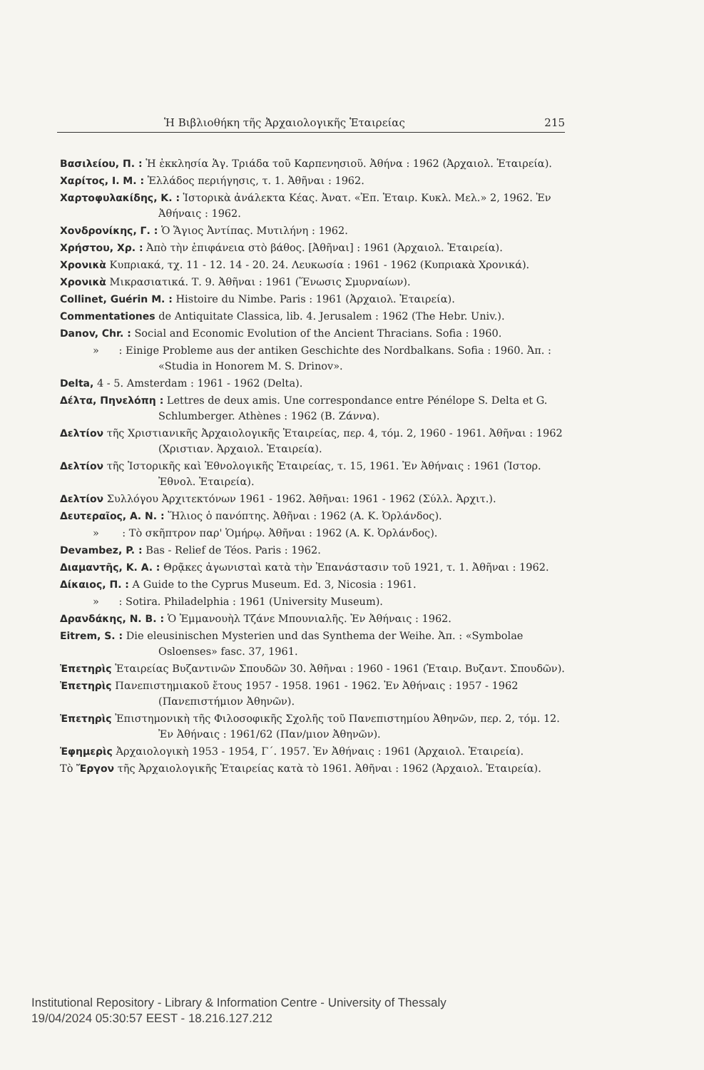Ἡ Βιβλιοθήκη τῆς Ἀρχαιολογικῆς Ἑταιρείας 215
Βασιλείου, Π. : Ἡ ἐκκλησία Ἁγ. Τριάδα τοῦ Καρπενησιοῦ. Ἀθήνα : 1962 (Ἀρχαιολ. Ἑταιρεία).
Χαρίτος, Ι. Μ. : Ἑλλάδος περιήγησις, τ. 1. Ἀθῆναι : 1962.
Χαρτοφυλακίδης, Κ. : Ἱστορικὰ ἀνάλεκτα Κέας. Ἀνατ. «Ἐπ. Ἑταιρ. Κυκλ. Μελ.» 2, 1962. Ἐν Ἀθήναις : 1962.
Χονδρονίκης, Γ. : Ὁ Ἅγιος Ἀντίπας. Μυτιλήνη : 1962.
Χρήστου, Χρ. : Ἀπὸ τὴν ἐπιφάνεια στὸ βάθος. [Ἀθῆναι] : 1961 (Ἀρχαιολ. Ἑταιρεία).
Χρονικὰ Κυπριακά, τχ. 11 - 12. 14 - 20. 24. Λευκωσία : 1961 - 1962 (Κυπριακὰ Χρονικά).
Χρονικὰ Μικρασιατικά. Τ. 9. Ἀθῆναι : 1961 (Ἕνωσις Σμυρναίων).
Collinet, Guérin M. : Histoire du Nimbe. Paris : 1961 (Ἀρχαιολ. Ἑταιρεία).
Commentationes de Antiquitate Classica, lib. 4. Jerusalem : 1962 (The Hebr. Univ.).
Danov, Chr. : Social and Economic Evolution of the Ancient Thracians. Sofia : 1960.
» : Einige Probleme aus der antiken Geschichte des Nordbalkans. Sofia : 1960. Ἀπ. : «Studia in Honorem M. S. Drinov».
Delta, 4 - 5. Amsterdam : 1961 - 1962 (Delta).
Δέλτα, Πηνελόπη : Lettres de deux amis. Une correspondance entre Pénélope S. Delta et G. Schlumberger. Athènes : 1962 (Β. Ζάννα).
Δελτίον τῆς Χριστιανικῆς Ἀρχαιολογικῆς Ἑταιρείας, περ. 4, τόμ. 2, 1960 - 1961. Ἀθῆναι : 1962 (Χριστιαν. Ἀρχαιολ. Ἑταιρεία).
Δελτίον τῆς Ἱστορικῆς καὶ Ἐθνολογικῆς Ἑταιρείας, τ. 15, 1961. Ἐν Ἀθήναις : 1961 (Ἱστορ. Ἐθνολ. Ἑταιρεία).
Δελτίον Συλλόγου Ἀρχιτεκτόνων 1961 - 1962. Ἀθῆναι: 1961 - 1962 (Σύλλ. Ἀρχιτ.).
Δευτεραῖος, Α. Ν. : Ἥλιος ὁ πανόπτης. Ἀθῆναι : 1962 (Α. Κ. Ὀρλάνδος).
» : Τὸ σκῆπτρον παρ' Ὁμήρῳ. Ἀθῆναι : 1962 (Α. Κ. Ὀρλάνδος).
Devambez, P. : Bas - Relief de Téos. Paris : 1962.
Διαμαντῆς, Κ. Α. : Θρᾷκες ἀγωνισταὶ κατὰ τὴν Ἐπανάστασιν τοῦ 1921, τ. 1. Ἀθῆναι : 1962.
Δίκαιος, Π. : A Guide to the Cyprus Museum. Ed. 3, Nicosia : 1961.
» : Sotira. Philadelphia : 1961 (University Museum).
Δρανδάκης, Ν. Β. : Ὁ Ἐμμανουὴλ Τζάνε Μπουνιαλῆς. Ἐν Ἀθήναις : 1962.
Eitrem, S. : Die eleusinischen Mysterien und das Synthema der Weihe. Ἀπ. : «Symbolae Osloenses» fasc. 37, 1961.
Ἐπετηρὶς Ἑταιρείας Βυζαντινῶν Σπουδῶν 30. Ἀθῆναι : 1960 - 1961 (Ἑταιρ. Βυζαντ. Σπουδῶν).
Ἐπετηρὶς Πανεπιστημιακοῦ ἔτους 1957 - 1958. 1961 - 1962. Ἐν Ἀθήναις : 1957 - 1962 (Πανεπιστήμιον Ἀθηνῶν).
Ἐπετηρὶς Ἐπιστημονικὴ τῆς Φιλοσοφικῆς Σχολῆς τοῦ Πανεπιστημίου Ἀθηνῶν, περ. 2, τόμ. 12. Ἐν Ἀθήναις : 1961/62 (Παν/μιον Ἀθηνῶν).
Ἐφημερὶς Ἀρχαιολογικὴ 1953 - 1954, Γ΄. 1957. Ἐν Ἀθήναις : 1961 (Ἀρχαιολ. Ἑταιρεία).
Τὸ Ἔργον τῆς Ἀρχαιολογικῆς Ἑταιρείας κατὰ τὸ 1961. Ἀθῆναι : 1962 (Ἀρχαιολ. Ἑταιρεία).
Institutional Repository - Library & Information Centre - University of Thessaly
19/04/2024 05:30:57 EEST - 18.216.127.212